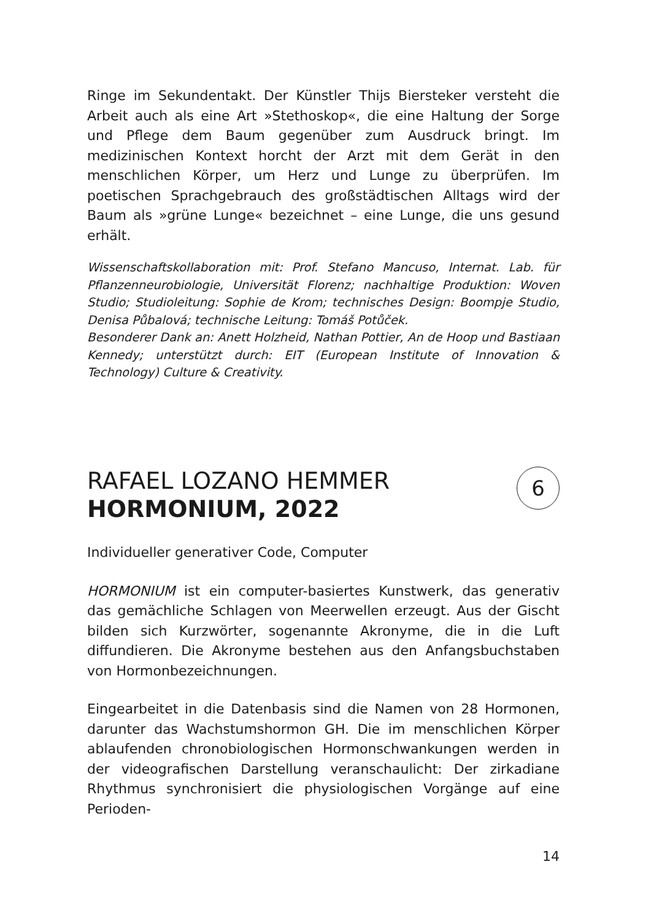Ringe im Sekundentakt. Der Künstler Thijs Biersteker versteht die Arbeit auch als eine Art »Stethoskop«, die eine Haltung der Sorge und Pflege dem Baum gegenüber zum Ausdruck bringt. Im medizinischen Kontext horcht der Arzt mit dem Gerät in den menschlichen Körper, um Herz und Lunge zu überprüfen. Im poetischen Sprachgebrauch des großstädtischen Alltags wird der Baum als »grüne Lunge« bezeichnet – eine Lunge, die uns gesund erhält.
Wissenschaftskollaboration mit: Prof. Stefano Mancuso, Internat. Lab. für Pflanzenneurobiologie, Universität Florenz; nachhaltige Produktion: Woven Studio; Studioleitung: Sophie de Krom; technisches Design: Boompje Studio, Denisa Půbalová; technische Leitung: Tomáš Potůček.
Besonderer Dank an: Anett Holzheid, Nathan Pottier, An de Hoop und Bastiaan Kennedy; unterstützt durch: EIT (European Institute of Innovation & Technology) Culture & Creativity.
6
RAFAEL LOZANO HEMMER
HORMONIUM, 2022
Individueller generativer Code, Computer
HORMONIUM ist ein computer-basiertes Kunstwerk, das generativ das gemächliche Schlagen von Meerwellen erzeugt. Aus der Gischt bilden sich Kurzwörter, sogenannte Akronyme, die in die Luft diffundieren. Die Akronyme bestehen aus den Anfangsbuchstaben von Hormonbezeichnungen.
Eingearbeitet in die Datenbasis sind die Namen von 28 Hormonen, darunter das Wachstumshormon GH. Die im menschlichen Körper ablaufenden chronobiologischen Hormonschwankungen werden in der videografischen Darstellung veranschaulicht: Der zirkadiane Rhythmus synchronisiert die physiologischen Vorgänge auf eine Perioden-
14